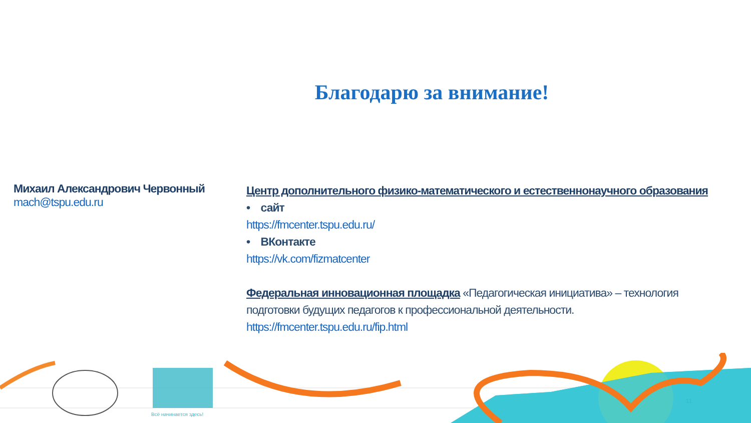Благодарю за внимание!
Михаил Александрович Червонный
mach@tspu.edu.ru
Центр дополнительного физико-математического и естественнонаучного образования
• сайт
https://fmcenter.tspu.edu.ru/
• ВКонтакте
https://vk.com/fizmatcenter
Федеральная инновационная площадка «Педагогическая инициатива» – технология подготовки будущих педагогов к профессиональной деятельности.
https://fmcenter.tspu.edu.ru/fip.html
Всё начинается здесь!
11